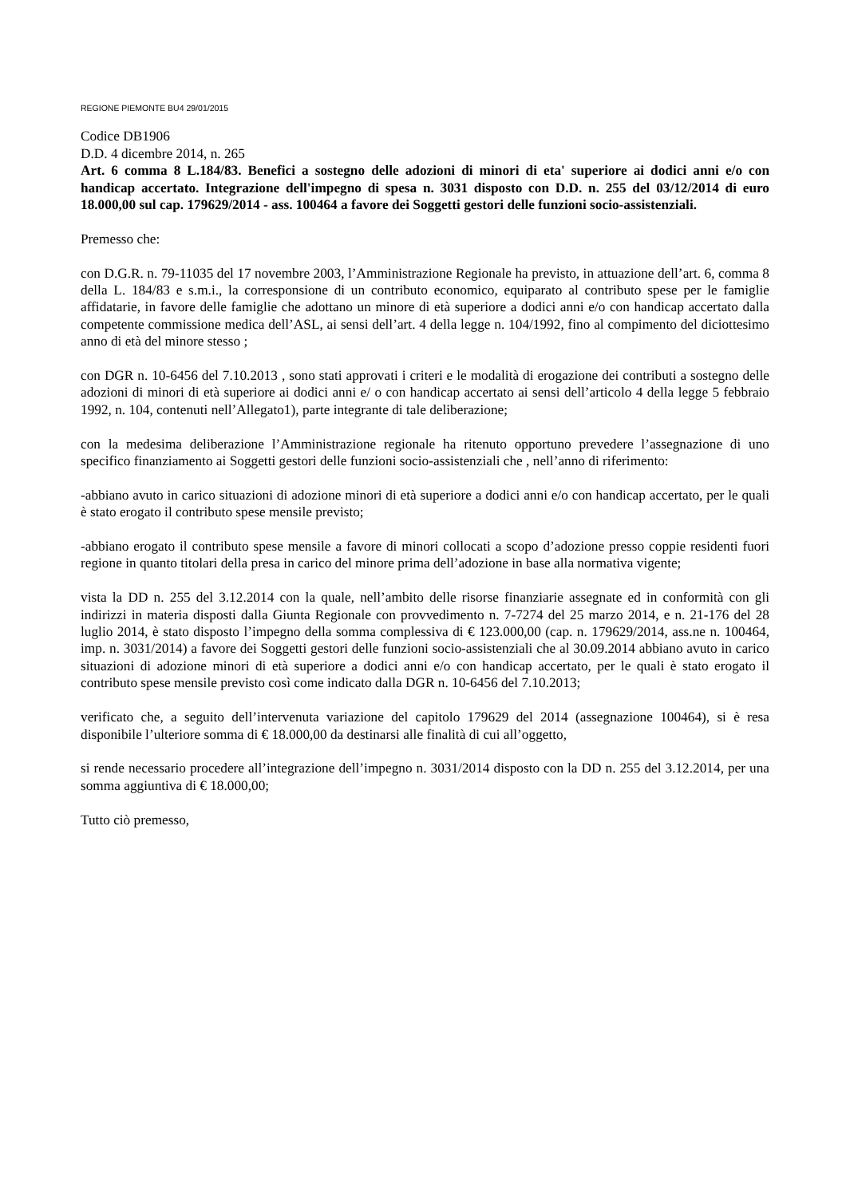REGIONE PIEMONTE BU4 29/01/2015
Codice DB1906
D.D. 4 dicembre 2014, n. 265
Art. 6 comma 8 L.184/83. Benefici a sostegno delle adozioni di minori di eta' superiore ai dodici anni e/o con handicap accertato. Integrazione dell'impegno di spesa n. 3031 disposto con D.D. n. 255 del 03/12/2014 di euro 18.000,00 sul cap. 179629/2014 - ass. 100464 a favore dei Soggetti gestori delle funzioni socio-assistenziali.
Premesso che:
con D.G.R. n. 79-11035 del 17 novembre 2003, l’Amministrazione Regionale ha previsto, in attuazione dell’art. 6, comma 8 della L. 184/83 e s.m.i., la corresponsione di un contributo economico, equiparato al contributo spese per le famiglie affidatarie, in favore delle famiglie che adottano un minore di età superiore a dodici anni e/o con handicap accertato dalla competente commissione medica dell’ASL, ai sensi dell’art. 4 della legge n. 104/1992, fino al compimento del diciottesimo anno di età del minore stesso ;
con DGR n. 10-6456 del 7.10.2013 , sono stati approvati i criteri e le modalità di erogazione dei contributi a sostegno delle adozioni di minori di età superiore ai dodici anni e/ o con handicap accertato ai sensi dell’articolo 4 della legge 5 febbraio 1992, n. 104, contenuti nell’Allegato1), parte integrante di tale deliberazione;
con la medesima deliberazione l’Amministrazione regionale ha ritenuto opportuno prevedere l’assegnazione di uno specifico finanziamento ai Soggetti gestori delle funzioni socio-assistenziali che , nell’anno di riferimento:
-abbiano avuto in carico situazioni di adozione minori di età superiore a dodici anni e/o con handicap accertato, per le quali è stato erogato il contributo spese mensile previsto;
-abbiano erogato il contributo spese mensile a favore di minori collocati a scopo d’adozione presso coppie residenti fuori regione in quanto titolari della presa in carico del minore prima dell’adozione in base alla normativa vigente;
vista la DD n. 255 del 3.12.2014 con la quale, nell’ambito delle risorse finanziarie assegnate ed in conformità con gli indirizzi in materia disposti dalla Giunta Regionale con provvedimento n. 7-7274 del 25 marzo 2014, e n. 21-176 del 28 luglio 2014, è stato disposto l’impegno della somma complessiva di € 123.000,00 (cap. n. 179629/2014, ass.ne n. 100464, imp. n. 3031/2014) a favore dei Soggetti gestori delle funzioni socio-assistenziali che al 30.09.2014 abbiano avuto in carico situazioni di adozione minori di età superiore a dodici anni e/o con handicap accertato, per le quali è stato erogato il contributo spese mensile previsto così come indicato dalla DGR n. 10-6456 del 7.10.2013;
verificato che, a seguito dell’intervenuta variazione del capitolo 179629 del 2014 (assegnazione 100464), si è resa disponibile l’ulteriore somma di € 18.000,00 da destinarsi alle finalità di cui all’oggetto,
si rende necessario procedere all’integrazione dell’impegno n. 3031/2014 disposto con la DD n. 255 del 3.12.2014, per una somma aggiuntiva di € 18.000,00;
Tutto ciò premesso,